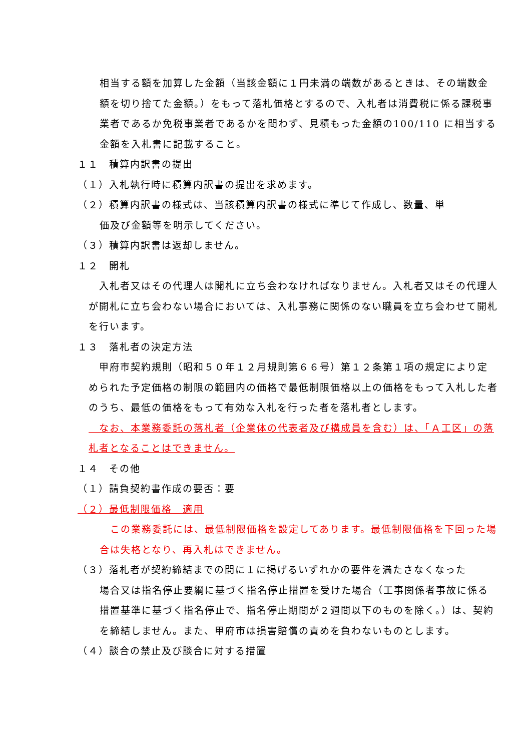相当する額を加算した金額（当該金額に１円未満の端数があるときは、その端数金額を切り捨てた金額。）をもって落札価格とするので、入札者は消費税に係る課税事業者であるか免税事業者であるかを問わず、見積もった金額の100/110 に相当する金額を入札書に記載すること。
１１　積算内訳書の提出
（１）入札執行時に積算内訳書の提出を求めます。
（２）積算内訳書の様式は、当該積算内訳書の様式に準じて作成し、数量、単
価及び金額等を明示してください。
（３）積算内訳書は返却しません。
１２　開札
　入札者又はその代理人は開札に立ち会わなければなりません。入札者又はその代理人が開札に立ち会わない場合においては、入札事務に関係のない職員を立ち会わせて開札を行います。
１３　落札者の決定方法
　甲府市契約規則（昭和５０年１２月規則第６６号）第１２条第１項の規定により定められた予定価格の制限の範囲内の価格で最低制限価格以上の価格をもって入札した者のうち、最低の価格をもって有効な入札を行った者を落札者とします。
　なお、本業務委託の落札者（企業体の代表者及び構成員を含む）は、「Ａ工区」の落札者となることはできません。
１４　その他
（１）請負契約書作成の要否：要
（２）最低制限価格　適用
　この業務委託には、最低制限価格を設定してあります。最低制限価格を下回った場合は失格となり、再入札はできません。
（３）落札者が契約締結までの間に１に掲げるいずれかの要件を満たさなくなった
場合又は指名停止要綱に基づく指名停止措置を受けた場合（工事関係者事故に係る措置基準に基づく指名停止で、指名停止期間が２週間以下のものを除く。）は、契約を締結しません。また、甲府市は損害賠償の責めを負わないものとします。
（４）談合の禁止及び談合に対する措置